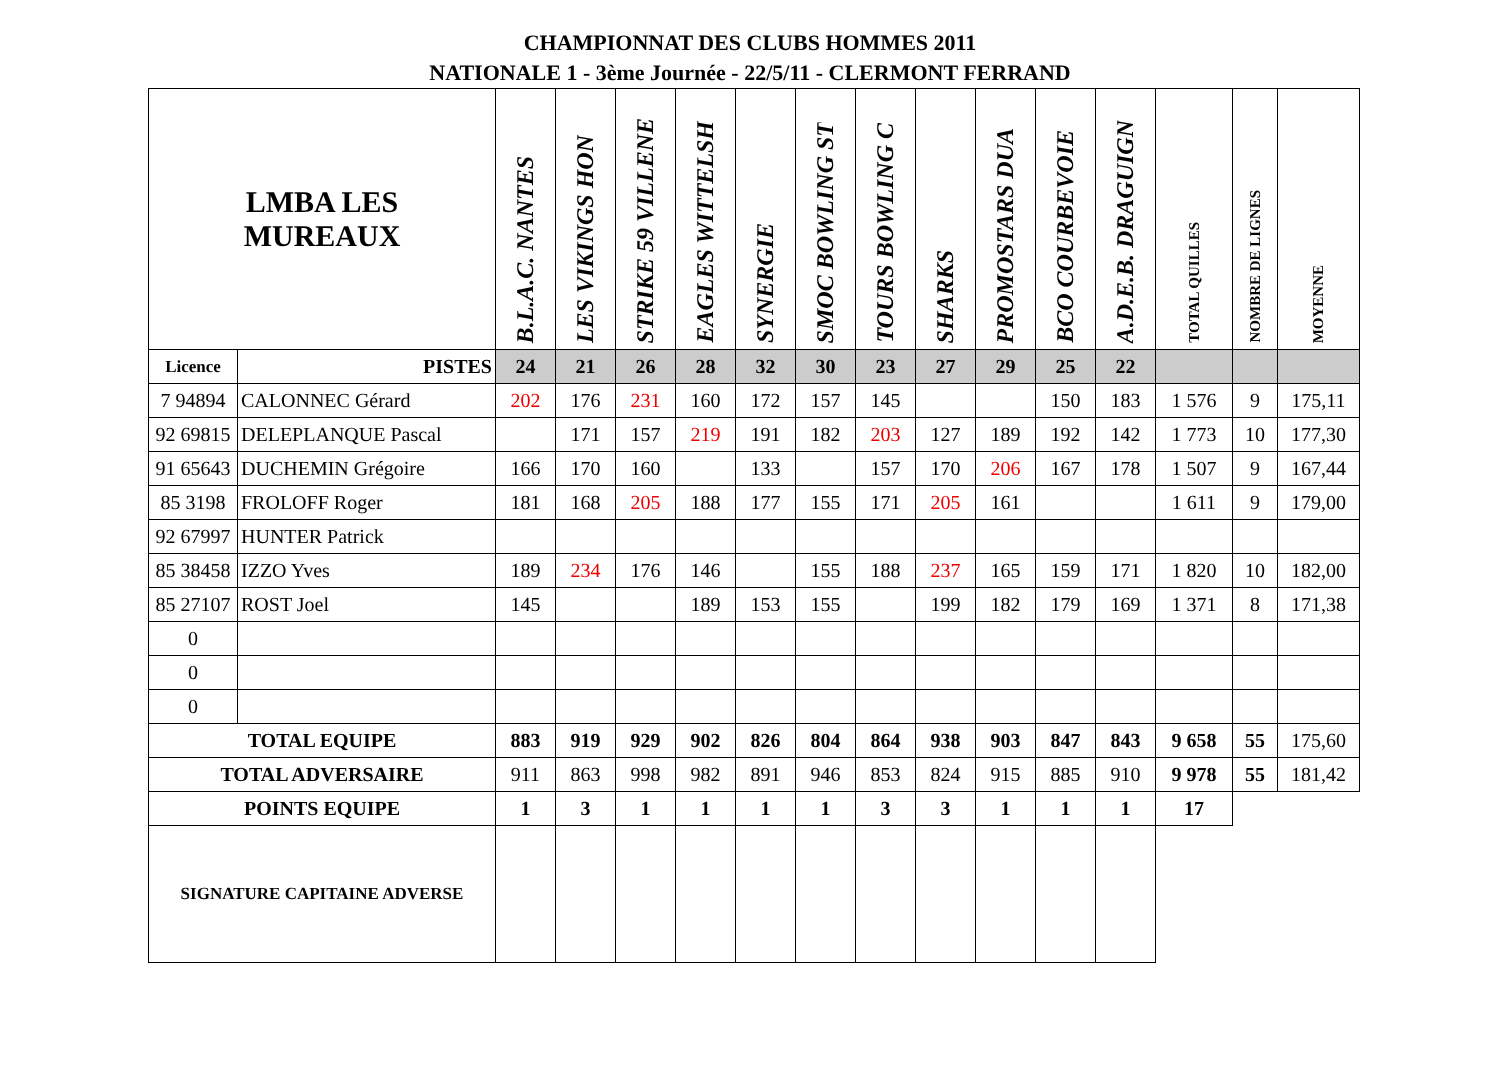CHAMPIONNAT DES CLUBS HOMMES 2011
NATIONALE 1 - 3ème Journée - 22/5/11 - CLERMONT FERRAND
| LMBA LES MUREAUX | | B.L.A.C. NANTES | LES VIKINGS HON | STRIKE 59 VILLENE | EAGLES WITTELSH | SYNERGIE | SMOC BOWLING ST | TOURS BOWLING C | SHARKS | PROMOSTARS DUA | BCO COURBEVOIE | A.D.E.B. DRAGUIGN | TOTAL QUILLES | NOMBRE DE LIGNES | MOYENNE |
| --- | --- | --- | --- | --- | --- | --- | --- | --- | --- | --- | --- | --- | --- | --- | --- |
| Licence | PISTES | 24 | 21 | 26 | 28 | 32 | 30 | 23 | 27 | 29 | 25 | 22 | | | |
| 7 94894 | CALONNEC Gérard | 202 | 176 | 231 | 160 | 172 | 157 | 145 | | | 150 | 183 | 1 576 | 9 | 175,11 |
| 92 69815 | DELEPLANQUE Pascal | | 171 | 157 | 219 | 191 | 182 | 203 | 127 | 189 | 192 | 142 | 1 773 | 10 | 177,30 |
| 91 65643 | DUCHEMIN Grégoire | 166 | 170 | 160 | | 133 | | 157 | 170 | 206 | 167 | 178 | 1 507 | 9 | 167,44 |
| 85 3198 | FROLOFF Roger | 181 | 168 | 205 | 188 | 177 | 155 | 171 | 205 | 161 | | | 1 611 | 9 | 179,00 |
| 92 67997 | HUNTER Patrick | | | | | | | | | | | | | | |
| 85 38458 | IZZO Yves | 189 | 234 | 176 | 146 | | 155 | 188 | 237 | 165 | 159 | 171 | 1 820 | 10 | 182,00 |
| 85 27107 | ROST Joel | 145 | | | 189 | 153 | 155 | | 199 | 182 | 179 | 169 | 1 371 | 8 | 171,38 |
| 0 | | | | | | | | | | | | | | | |
| 0 | | | | | | | | | | | | | | | |
| 0 | | | | | | | | | | | | | | | |
| TOTAL EQUIPE | | 883 | 919 | 929 | 902 | 826 | 804 | 864 | 938 | 903 | 847 | 843 | 9 658 | 55 | 175,60 |
| TOTAL ADVERSAIRE | | 911 | 863 | 998 | 982 | 891 | 946 | 853 | 824 | 915 | 885 | 910 | 9 978 | 55 | 181,42 |
| POINTS EQUIPE | | 1 | 3 | 1 | 1 | 1 | 1 | 3 | 3 | 1 | 1 | 1 | 17 | | |
| SIGNATURE CAPITAINE ADVERSE | | | | | | | | | | | | | | | |